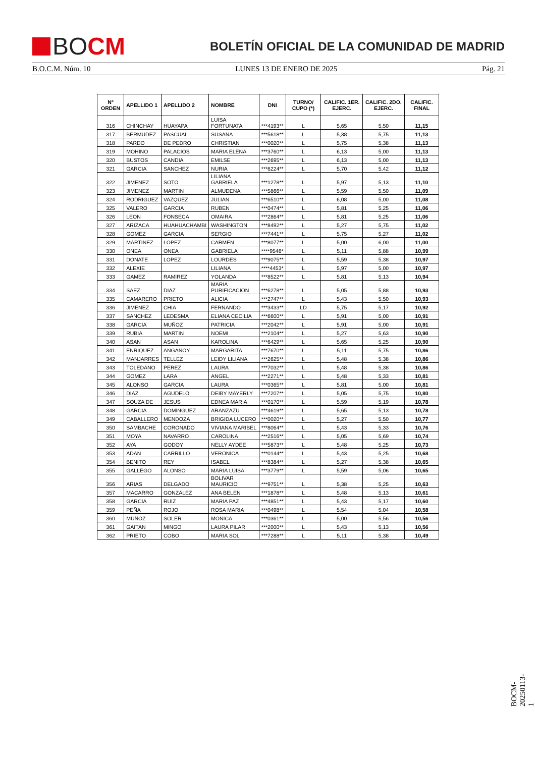BO CM
BOLETÍN OFICIAL DE LA COMUNIDAD DE MADRID
B.O.C.M. Núm. 10 LUNES 13 DE ENERO DE 2025 Pág. 21
| Nº ORDEN | APELLIDO 1 | APELLIDO 2 | NOMBRE | DNI | TURNO/ CUPO (*) | CALIFIC. 1ER. EJERC. | CALIFIC. 2DO. EJERC. | CALIFIC. FINAL |
| --- | --- | --- | --- | --- | --- | --- | --- | --- |
| 316 | CHINCHAY | HUAYAPA | LUISA FORTUNATA | ***4193** | L | 5,65 | 5,50 | 11,15 |
| 317 | BERMUDEZ | PASCUAL | SUSANA | ***5618** | L | 5,38 | 5,75 | 11,13 |
| 318 | PARDO | DE PEDRO | CHRISTIAN | ***0020** | L | 5,75 | 5,38 | 11,13 |
| 319 | MOHINO | PALACIOS | MARIA ELENA | ***3760** | L | 6,13 | 5,00 | 11,13 |
| 320 | BUSTOS | CANDIA | EMILSE | ***2695** | L | 6,13 | 5,00 | 11,13 |
| 321 | GARCIA | SANCHEZ | NURIA | ***6224** | L | 5,70 | 5,42 | 11,12 |
| 322 | JIMENEZ | SOTO | LILIANA GABRIELA | ***1278** | L | 5,97 | 5,13 | 11,10 |
| 323 | JIMENEZ | MARTIN | ALMUDENA | ***5866** | L | 5,59 | 5,50 | 11,09 |
| 324 | RODRIGUEZ | VAZQUEZ | JULIAN | ***6510** | L | 6,08 | 5,00 | 11,08 |
| 325 | VALERO | GARCIA | RUBEN | ***0474** | L | 5,81 | 5,25 | 11,06 |
| 326 | LEON | FONSECA | OMAIRA | ***2864** | L | 5,81 | 5,25 | 11,06 |
| 327 | ARIZACA | HUAHUACHAMBI | WASHINGTON | ***8492** | L | 5,27 | 5,75 | 11,02 |
| 328 | GOMEZ | GARCIA | SERGIO | ***7441** | L | 5,75 | 5,27 | 11,02 |
| 329 | MARTINEZ | LOPEZ | CARMEN | ***8077** | L | 5,00 | 6,00 | 11,00 |
| 330 | ONEA | ONEA | GABRIELA | ****9546* | L | 5,11 | 5,88 | 10,99 |
| 331 | DONATE | LOPEZ | LOURDES | ***9075** | L | 5,59 | 5,38 | 10,97 |
| 332 | ALEXIE | | LILIANA | ****4453* | L | 5,97 | 5,00 | 10,97 |
| 333 | GAMEZ | RAMIREZ | YOLANDA | ***8522** | L | 5,81 | 5,13 | 10,94 |
| 334 | SAEZ | DIAZ | MARIA PURIFICACION | ***6278** | L | 5,05 | 5,88 | 10,93 |
| 335 | CAMARERO | PRIETO | ALICIA | ***2747** | L | 5,43 | 5,50 | 10,93 |
| 336 | JIMENEZ | CHIA | FERNANDO | ***3433** | LD | 5,75 | 5,17 | 10,92 |
| 337 | SANCHEZ | LEDESMA | ELIANA CECILIA | ***6600** | L | 5,91 | 5,00 | 10,91 |
| 338 | GARCIA | MUÑOZ | PATRICIA | ***2042** | L | 5,91 | 5,00 | 10,91 |
| 339 | RUBIA | MARTIN | NOEMI | ***2104** | L | 5,27 | 5,63 | 10,90 |
| 340 | ASAN | ASAN | KAROLINA | ***6429** | L | 5,65 | 5,25 | 10,90 |
| 341 | ENRIQUEZ | ANGANOY | MARGARITA | ***7670** | L | 5,11 | 5,75 | 10,86 |
| 342 | MANJARRES | TELLEZ | LEIDY LILIANA | ***2625** | L | 5,48 | 5,38 | 10,86 |
| 343 | TOLEDANO | PEREZ | LAURA | ***7032** | L | 5,48 | 5,38 | 10,86 |
| 344 | GOMEZ | LARA | ANGEL | ***2271** | L | 5,48 | 5,33 | 10,81 |
| 345 | ALONSO | GARCIA | LAURA | ***0365** | L | 5,81 | 5,00 | 10,81 |
| 346 | DIAZ | AGUDELO | DEIBY MAYERLY | ***7207** | L | 5,05 | 5,75 | 10,80 |
| 347 | SOUZA DE | JESUS | EDNEA MARIA | ***0170** | L | 5,59 | 5,19 | 10,78 |
| 348 | GARCIA | DOMINGUEZ | ARANZAZU | ***4619** | L | 5,65 | 5,13 | 10,78 |
| 349 | CABALLERO | MENDOZA | BRIGIDA LUCERO | ***0020** | L | 5,27 | 5,50 | 10,77 |
| 350 | SAMBACHE | CORONADO | VIVIANA MARIBEL | ***8064** | L | 5,43 | 5,33 | 10,76 |
| 351 | MOYA | NAVARRO | CAROLINA | ***2516** | L | 5,05 | 5,69 | 10,74 |
| 352 | AYA | GODOY | NELLY AYDEE | ***5873** | L | 5,48 | 5,25 | 10,73 |
| 353 | ADAN | CARRILLO | VERONICA | ***0144** | L | 5,43 | 5,25 | 10,68 |
| 354 | BENITO | REY | ISABEL | ***8384** | L | 5,27 | 5,38 | 10,65 |
| 355 | GALLEGO | ALONSO | MARIA LUISA | ***3779** | L | 5,59 | 5,06 | 10,65 |
| 356 | ARIAS | DELGADO | BOLIVAR MAURICIO | ***9751** | L | 5,38 | 5,25 | 10,63 |
| 357 | MACARRO | GONZALEZ | ANA BELEN | ***1878** | L | 5,48 | 5,13 | 10,61 |
| 358 | GARCIA | RUIZ | MARIA PAZ | ***4851** | L | 5,43 | 5,17 | 10,60 |
| 359 | PEÑA | ROJO | ROSA MARIA | ***0498** | L | 5,54 | 5,04 | 10,58 |
| 360 | MUÑOZ | SOLER | MONICA | ***0361** | L | 5,00 | 5,56 | 10,56 |
| 361 | GAITAN | MINGO | LAURA PILAR | ***2000** | L | 5,43 | 5,13 | 10,56 |
| 362 | PRIETO | COBO | MARIA SOL | ***7288** | L | 5,11 | 5,38 | 10,49 |
BOCM-20250113-1